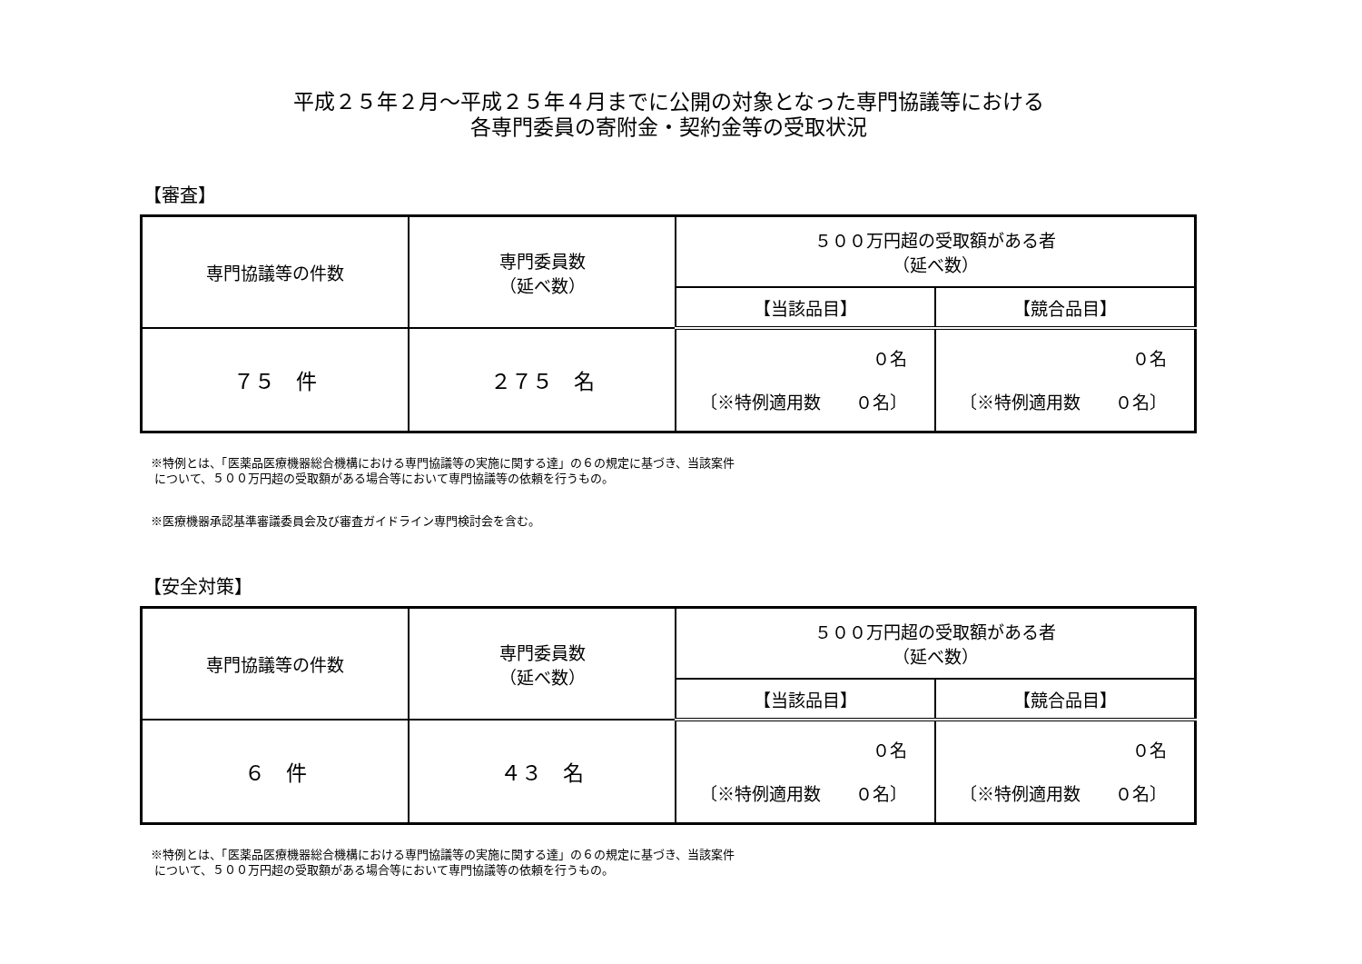平成２５年２月～平成２５年４月までに公開の対象となった専門協議等における
各専門委員の寄附金・契約金等の受取状況
【審査】
| 専門協議等の件数 | 専門委員数 （延べ数） | ５００万円超の受取額がある者 （延べ数） | |
| --- | --- | --- | --- |
| | | 【当該品目】 | 【競合品目】 |
| ７５ 件 | ２７５ 名 | ０名 〔※特例適用数 ０名〕 | ０名 〔※特例適用数 ０名〕 |
※特例とは、「医薬品医療機器総合機構における専門協議等の実施に関する達」の６の規定に基づき、当該案件
について、５００万円超の受取額がある場合等において専門協議等の依頼を行うもの。
※医療機器承認基準審議委員会及び審査ガイドライン専門検討会を含む。
【安全対策】
| 専門協議等の件数 | 専門委員数 （延べ数） | ５００万円超の受取額がある者 （延べ数） | |
| --- | --- | --- | --- |
| | | 【当該品目】 | 【競合品目】 |
| ６ 件 | ４３ 名 | ０名 〔※特例適用数 ０名〕 | ０名 〔※特例適用数 ０名〕 |
※特例とは、「医薬品医療機器総合機構における専門協議等の実施に関する達」の６の規定に基づき、当該案件
について、５００万円超の受取額がある場合等において専門協議等の依頼を行うもの。